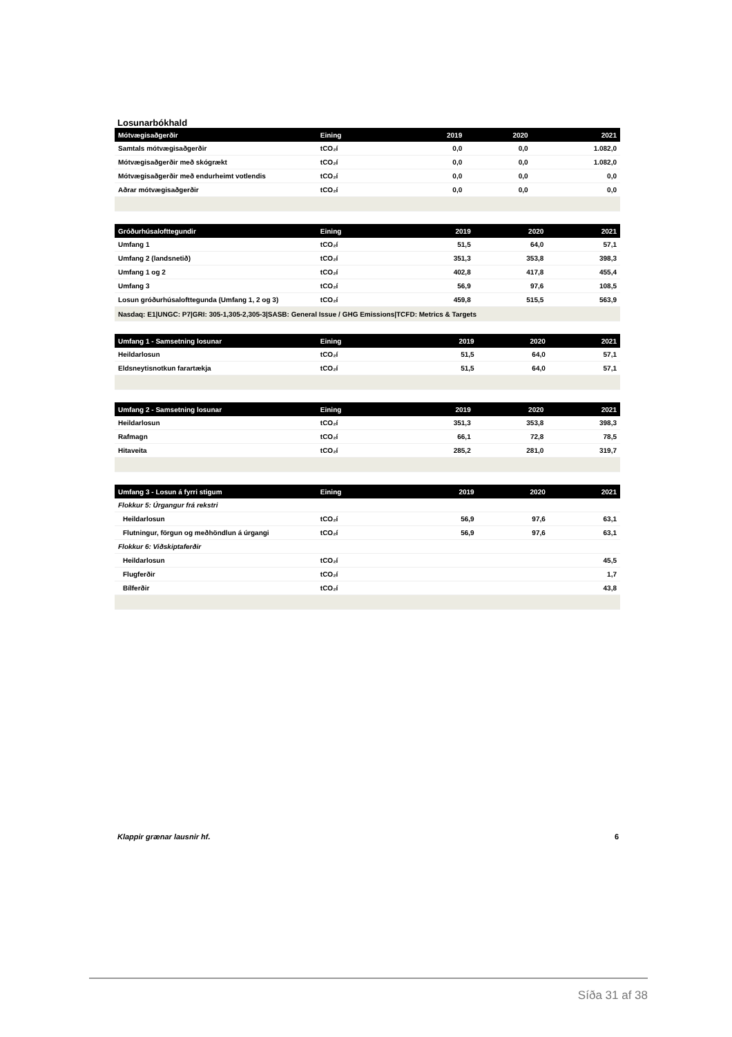Losunarbókhald
| Mótvægisaðgerðir | Eining | 2019 | 2020 | 2021 |
| --- | --- | --- | --- | --- |
| Samtals mótvægisaðgerðir | tCO₂í | 0,0 | 0,0 | 1.082,0 |
| Mótvægisaðgerðir með skógrækt | tCO₂í | 0,0 | 0,0 | 1.082,0 |
| Mótvægisaðgerðir með endurheimt votlendis | tCO₂í | 0,0 | 0,0 | 0,0 |
| Aðrar mótvægisaðgerðir | tCO₂í | 0,0 | 0,0 | 0,0 |
| Gróðurhúsalofttegundir | Eining | 2019 | 2020 | 2021 |
| --- | --- | --- | --- | --- |
| Umfang 1 | tCO₂í | 51,5 | 64,0 | 57,1 |
| Umfang 2 (landsnetið) | tCO₂í | 351,3 | 353,8 | 398,3 |
| Umfang 1 og 2 | tCO₂í | 402,8 | 417,8 | 455,4 |
| Umfang 3 | tCO₂í | 56,9 | 97,6 | 108,5 |
| Losun gróðurhúsalofttegunda (Umfang 1, 2 og 3) | tCO₂í | 459,8 | 515,5 | 563,9 |
| Nasdaq: E1/UNGC: P7/GRI: 305-1,305-2,305-3/SASB: General Issue / GHG Emissions/TCFD: Metrics & Targets | | | | |
| Umfang 1 - Samsetning losunar | Eining | 2019 | 2020 | 2021 |
| --- | --- | --- | --- | --- |
| Heildarlosun | tCO₂í | 51,5 | 64,0 | 57,1 |
| Eldsneytisnotkun farartækja | tCO₂í | 51,5 | 64,0 | 57,1 |
| Umfang 2 - Samsetning losunar | Eining | 2019 | 2020 | 2021 |
| --- | --- | --- | --- | --- |
| Heildarlosun | tCO₂í | 351,3 | 353,8 | 398,3 |
| Rafmagn | tCO₂í | 66,1 | 72,8 | 78,5 |
| Hitaveita | tCO₂í | 285,2 | 281,0 | 319,7 |
| Umfang 3 - Losun á fyrri stigum | Eining | 2019 | 2020 | 2021 |
| --- | --- | --- | --- | --- |
| Flokkur 5: Úrgangur frá rekstri | | | | |
| Heildarlosun | tCO₂í | 56,9 | 97,6 | 63,1 |
| Flutningur, förgun og meðhöndlun á úrgangi | tCO₂í | 56,9 | 97,6 | 63,1 |
| Flokkur 6: Viðskiptaferðir | | | | |
| Heildarlosun | tCO₂í | | | 45,5 |
| Flugferðir | tCO₂í | | | 1,7 |
| Bílferðir | tCO₂í | | | 43,8 |
Klappir grænar lausnir hf. 6
Síða 31 af 38